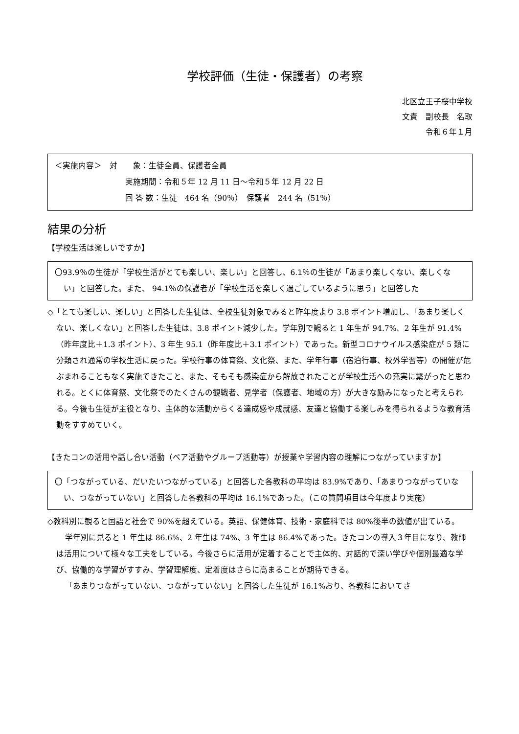学校評価（生徒・保護者）の考察
北区立王子桜中学校
文責　副校長　名取
令和６年１月
＜実施内容＞　対　　象：生徒全員、保護者全員
実施期間：令和５年 12 月 11 日～令和５年 12 月 22 日
回 答 数：生徒　464 名（90％）　保護者　244 名（51％）
結果の分析
【学校生活は楽しいですか】
〇93.9％の生徒が「学校生活がとても楽しい、楽しい」と回答し、6.1％の生徒が「あまり楽しくない、楽しくない」と回答した。また、 94.1％の保護者が「学校生活を楽しく過ごしているように思う」と回答した
◇「とても楽しい、楽しい」と回答した生徒は、全校生徒対象でみると昨年度より 3.8 ポイント増加し、「あまり楽しくない、楽しくない」と回答した生徒は、3.8 ポイント減少した。学年別で観ると 1 年生が 94.7%、2 年生が 91.4%（昨年度比＋1.3 ポイント）、3 年生 95.1（昨年度比＋3.1 ポイント）であった。新型コロナウイルス感染症が 5 類に分類され通常の学校生活に戻った。学校行事の体育祭、文化祭、また、学年行事（宿泊行事、校外学習等）の開催が危ぶまれることもなく実施できたこと、また、そもそも感染症から解放されたことが学校生活への充実に繋がったと思われる。とくに体育祭、文化祭でのたくさんの観戦者、見学者（保護者、地域の方）が大きな励みになったと考えられる。今後も生徒が主役となり、主体的な活動からくる達成感や成就感、友達と協働する楽しみを得られるような教育活動をすすめていく。
【きたコンの活用や話し合い活動（ペア活動やグループ活動等）が授業や学習内容の理解につながっていますか】
〇「つながっている、だいたいつながっている」と回答した各教科の平均は 83.9%であり、「あまりつながっていない、つながっていない」と回答した各教科の平均は 16.1%であった。（この質問項目は今年度より実施）
◇教科別に観ると国語と社会で 90%を超えている。英語、保健体育、技術・家庭科では 80%後半の数値が出ている。
学年別に見ると 1 年生は 86.6%、2 年生は 74%、3 年生は 86.4%であった。きたコンの導入３年目になり、教師は活用について様々な工夫をしている。今後さらに活用が定着することで主体的、対話的で深い学びや個別最適な学び、協働的な学習がすすみ、学習理解度、定着度はさらに高まることが期待できる。
「あまりつながっていない、つながっていない」と回答した生徒が 16.1%おり、各教科においてさ